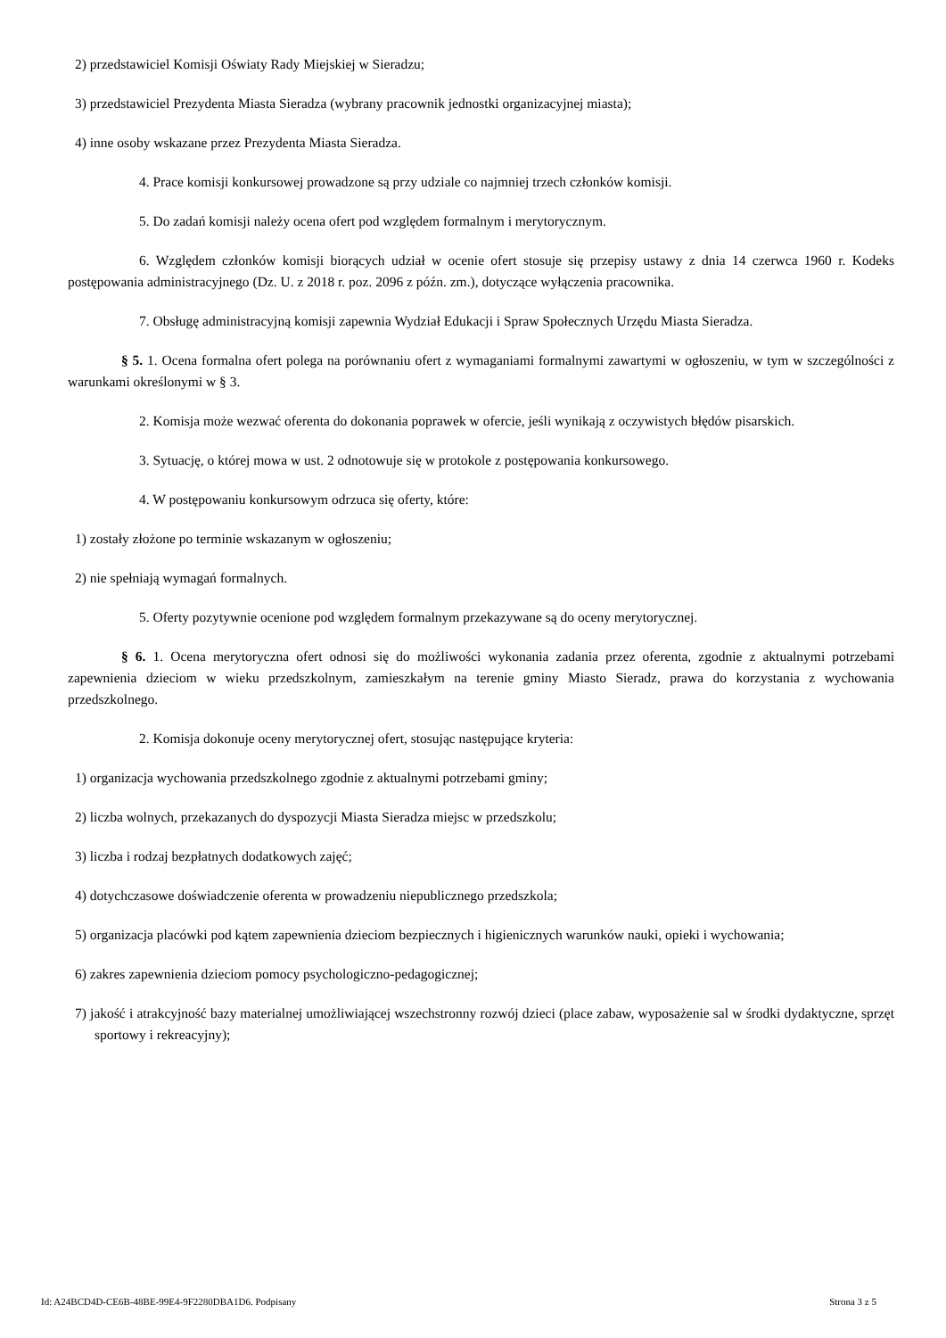2) przedstawiciel Komisji Oświaty Rady Miejskiej w Sieradzu;
3) przedstawiciel Prezydenta Miasta Sieradza (wybrany pracownik jednostki organizacyjnej miasta);
4) inne osoby wskazane przez Prezydenta Miasta Sieradza.
4. Prace komisji konkursowej prowadzone są przy udziale co najmniej trzech członków komisji.
5. Do zadań komisji należy ocena ofert pod względem formalnym i merytorycznym.
6. Względem członków komisji biorących udział w ocenie ofert stosuje się przepisy ustawy z dnia 14 czerwca 1960 r. Kodeks postępowania administracyjnego (Dz. U. z 2018 r. poz. 2096 z późn. zm.), dotyczące wyłączenia pracownika.
7. Obsługę administracyjną komisji zapewnia Wydział Edukacji i Spraw Społecznych Urzędu Miasta Sieradza.
§ 5. 1. Ocena formalna ofert polega na porównaniu ofert z wymaganiami formalnymi zawartymi w ogłoszeniu, w tym w szczególności z warunkami określonymi w § 3.
2. Komisja może wezwać oferenta do dokonania poprawek w ofercie, jeśli wynikają z oczywistych błędów pisarskich.
3. Sytuację, o której mowa w ust. 2 odnotowuje się w protokole z postępowania konkursowego.
4. W postępowaniu konkursowym odrzuca się oferty, które:
1) zostały złożone po terminie wskazanym w ogłoszeniu;
2) nie spełniają wymagań formalnych.
5. Oferty pozytywnie ocenione pod względem formalnym przekazywane są do oceny merytorycznej.
§ 6. 1. Ocena merytoryczna ofert odnosi się do możliwości wykonania zadania przez oferenta, zgodnie z aktualnymi potrzebami zapewnienia dzieciom w wieku przedszkolnym, zamieszkałym na terenie gminy Miasto Sieradz, prawa do korzystania z wychowania przedszkolnego.
2. Komisja dokonuje oceny merytorycznej ofert, stosując następujące kryteria:
1) organizacja wychowania przedszkolnego zgodnie z aktualnymi potrzebami gminy;
2) liczba wolnych, przekazanych do dyspozycji Miasta Sieradza miejsc w przedszkolu;
3) liczba i rodzaj bezpłatnych dodatkowych zajęć;
4) dotychczasowe doświadczenie oferenta w prowadzeniu niepublicznego przedszkola;
5) organizacja placówki pod kątem zapewnienia dzieciom bezpiecznych i higienicznych warunków nauki, opieki i wychowania;
6) zakres zapewnienia dzieciom pomocy psychologiczno-pedagogicznej;
7) jakość i atrakcyjność bazy materialnej umożliwiającej wszechstronny rozwój dzieci (place zabaw, wyposażenie sal w środki dydaktyczne, sprzęt sportowy i rekreacyjny);
Id: A24BCD4D-CE6B-48BE-99E4-9F2280DBA1D6. Podpisany Strona 3 z 5